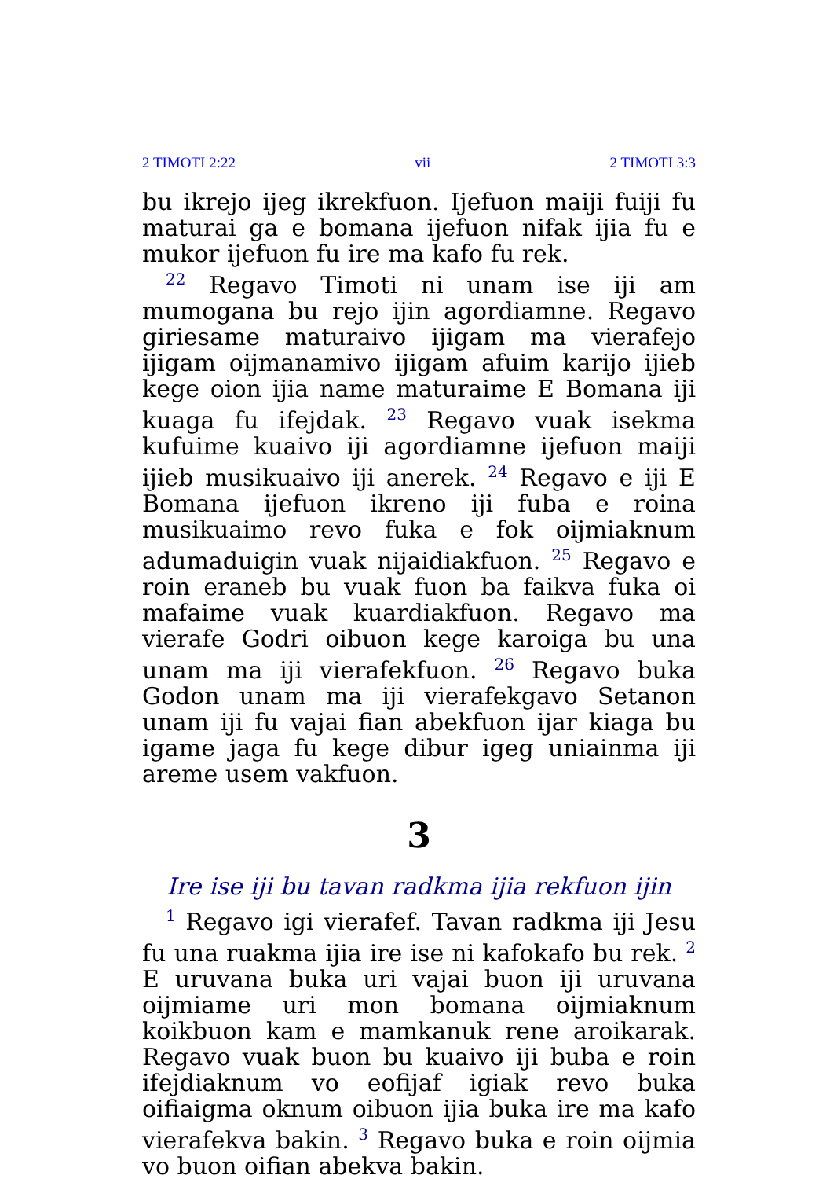2 TIMOTI 2:22 vii 2 TIMOTI 3:3
bu ikrejo ijeg ikrekfuon. Ijefuon maiji fuiji fu maturai ga e bomana ijefuon nifak ijia fu e mukor ijefuon fu ire ma kafo fu rek.
<sup>22</sup> Regavo Timoti ni unam ise iji am mumogana bu rejo ijin agordiamne. Regavo giriesame maturaivo ijigam ma vierafejo ijigam oijmanamivo ijigam afuim karijo ijieb kege oion ijia name maturaime E Bomana iji kuaga fu ifejdak. <sup>23</sup> Regavo vuak isekma kufuime kuaivo iji agordiamne ijefuon maiji ijieb musikuaivo iji anerek. <sup>24</sup> Regavo e iji E Bomana ijefuon ikreno iji fuba e roina musikuaimo revo fuka e fok oijmiaknum adumaduigin vuak nijaidiakfuon. <sup>25</sup> Regavo e roin eraneb bu vuak fuon ba faikva fuka oi mafaime vuak kuardiakfuon. Regavo ma vierafe Godri oibuon kege karoiga bu una unam ma iji vierafekfuon. <sup>26</sup> Regavo buka Godon unam ma iji vierafekgavo Setanon unam iji fu vajai fian abekfuon ijar kiaga bu igame jaga fu kege dibur igeg uniainma iji areme usem vakfuon.
3
Ire ise iji bu tavan radkma ijia rekfuon ijin
<sup>1</sup> Regavo igi vierafef. Tavan radkma iji Jesu fu una ruakma ijia ire ise ni kafokafo bu rek. <sup>2</sup> E uruvana buka uri vajai buon iji uruvana oijmiame uri mon bomana oijmiaknum koikbuon kam e mamkanuk rene aroikarak. Regavo vuak buon bu kuaivo iji buba e roin ifejdiaknum vo eofijaf igiak revo buka oifiaigma oknum oibuon ijia buka ire ma kafo vierafekva bakin. <sup>3</sup> Regavo buka e roin oijmia vo buon oifian abekva bakin.